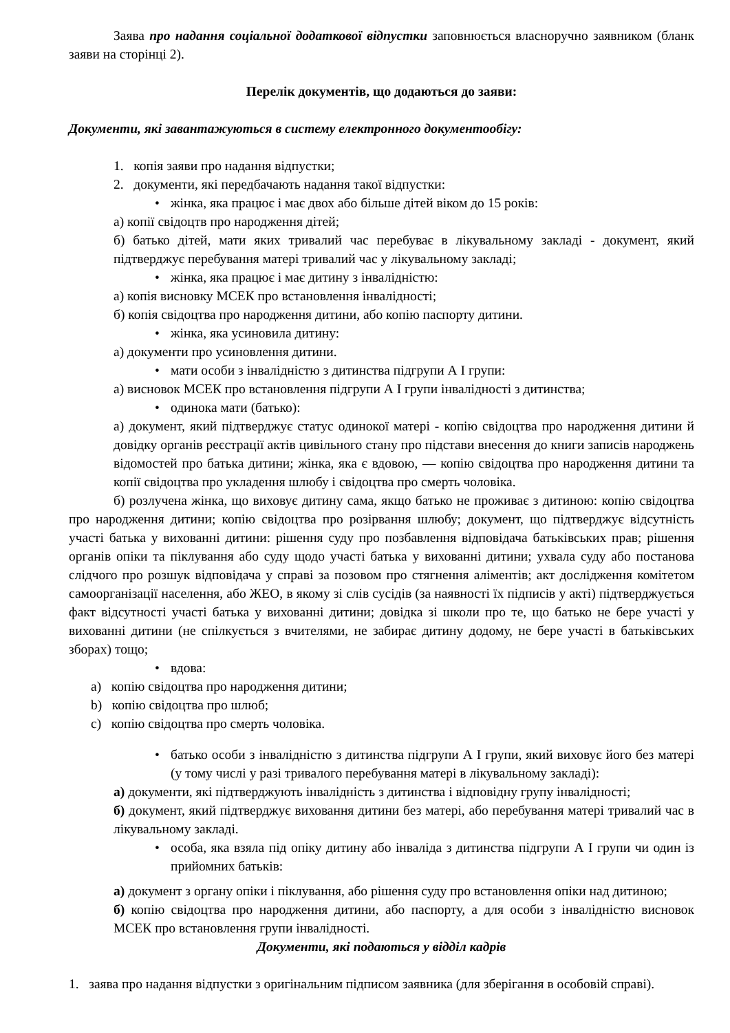Заява про надання соціальної додаткової відпустки заповнюється власноручно заявником (бланк заяви на сторінці 2).
Перелік документів, що додаються до заяви:
Документи, які завантажуються в систему електронного документообігу:
1. копія заяви про надання відпустки;
2. документи, які передбачають надання такої відпустки:
• жінка, яка працює і має двох або більше дітей віком до 15 років:
а) копії свідоцтв про народження дітей;
б) батько дітей, мати яких тривалий час перебуває в лікувальному закладі - документ, який підтверджує перебування матері тривалий час у лікувальному закладі;
• жінка, яка працює і має дитину з інвалідністю:
а) копія висновку МСЕК про встановлення інвалідності;
б) копія свідоцтва про народження дитини, або копію паспорту дитини.
• жінка, яка усиновила дитину:
а) документи про усиновлення дитини.
• мати особи з інвалідністю з дитинства підгрупи А I групи:
а) висновок МСЕК про встановлення підгрупи А I групи інвалідності з дитинства;
• одинока мати (батько):
а) документ, який підтверджує статус одинокої матері - копію свідоцтва про народження дитини й довідку органів реєстрації актів цивільного стану про підстави внесення до книги записів народжень відомостей про батька дитини; жінка, яка є вдовою, — копію свідоцтва про народження дитини та копії свідоцтва про укладення шлюбу і свідоцтва про смерть чоловіка.
б) розлучена жінка, що виховує дитину сама, якщо батько не проживає з дитиною: копію свідоцтва про народження дитини; копію свідоцтва про розірвання шлюбу; документ, що підтверджує відсутність участі батька у вихованні дитини: рішення суду про позбавлення відповідача батьківських прав; рішення органів опіки та піклування або суду щодо участі батька у вихованні дитини; ухвала суду або постанова слідчого про розшук відповідача у справі за позовом про стягнення аліментів; акт дослідження комітетом самоорганізації населення, або ЖЕО, в якому зі слів сусідів (за наявності їх підписів у акті) підтверджується факт відсутності участі батька у вихованні дитини; довідка зі школи про те, що батько не бере участі у вихованні дитини (не спілкується з вчителями, не забирає дитину додому, не бере участі в батьківських зборах) тощо;
• вдова:
a) копію свідоцтва про народження дитини;
b) копію свідоцтва про шлюб;
c) копію свідоцтва про смерть чоловіка.
• батько особи з інвалідністю з дитинства підгрупи А I групи, який виховує його без матері (у тому числі у разі тривалого перебування матері в лікувальному закладі):
а) документи, які підтверджують інвалідність з дитинства і відповідну групу інвалідності;
б) документ, який підтверджує виховання дитини без матері, або перебування матері тривалий час в лікувальному закладі.
• особа, яка взяла під опіку дитину або інваліда з дитинства підгрупи А I групи чи один із прийомних батьків:
а) документ з органу опіки і піклування, або рішення суду про встановлення опіки над дитиною;
б) копію свідоцтва про народження дитини, або паспорту, а для особи з інвалідністю висновок МСЕК про встановлення групи інвалідності.
Документи, які подаються у відділ кадрів
1. заява про надання відпустки з оригінальним підписом заявника (для зберігання в особовій справі).